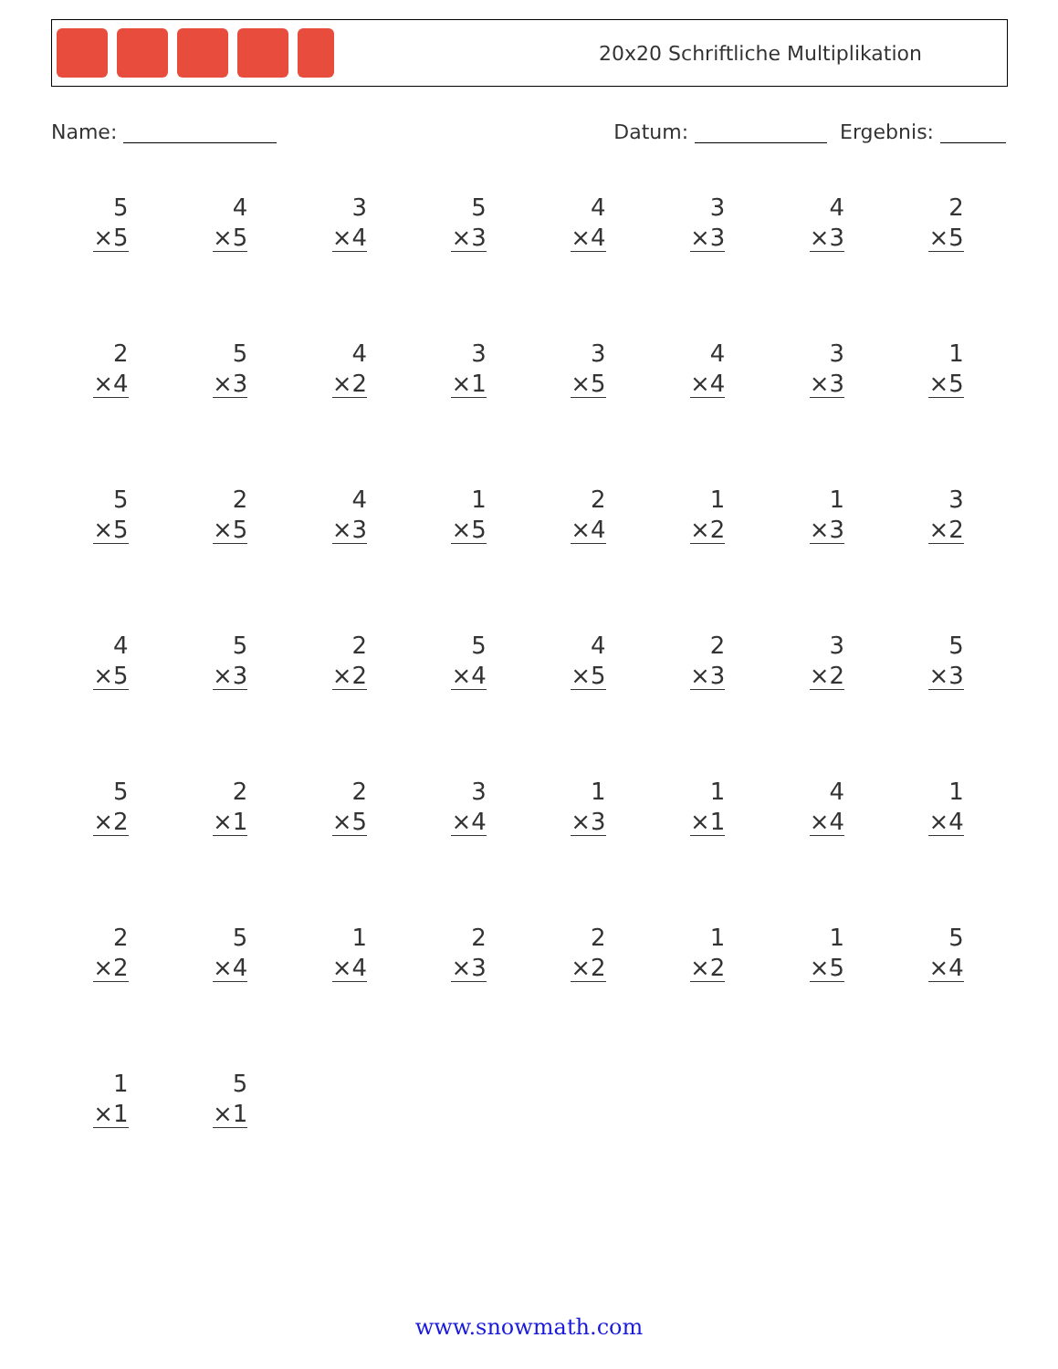20x20 Schriftliche Multiplikation
Name: Datum: Ergebnis:
| 5 ×5 | 4 ×5 | 3 ×4 | 5 ×3 | 4 ×4 | 3 ×3 | 4 ×3 | 2 ×5 |
| 2 ×4 | 5 ×3 | 4 ×2 | 3 ×1 | 3 ×5 | 4 ×4 | 3 ×3 | 1 ×5 |
| 5 ×5 | 2 ×5 | 4 ×3 | 1 ×5 | 2 ×4 | 1 ×2 | 1 ×3 | 3 ×2 |
| 4 ×5 | 5 ×3 | 2 ×2 | 5 ×4 | 4 ×5 | 2 ×3 | 3 ×2 | 5 ×3 |
| 5 ×2 | 2 ×1 | 2 ×5 | 3 ×4 | 1 ×3 | 1 ×1 | 4 ×4 | 1 ×4 |
| 2 ×2 | 5 ×4 | 1 ×4 | 2 ×3 | 2 ×2 | 1 ×2 | 1 ×5 | 5 ×4 |
| 1 ×1 | 5 ×1 | | | | | | |
www.snowmath.com